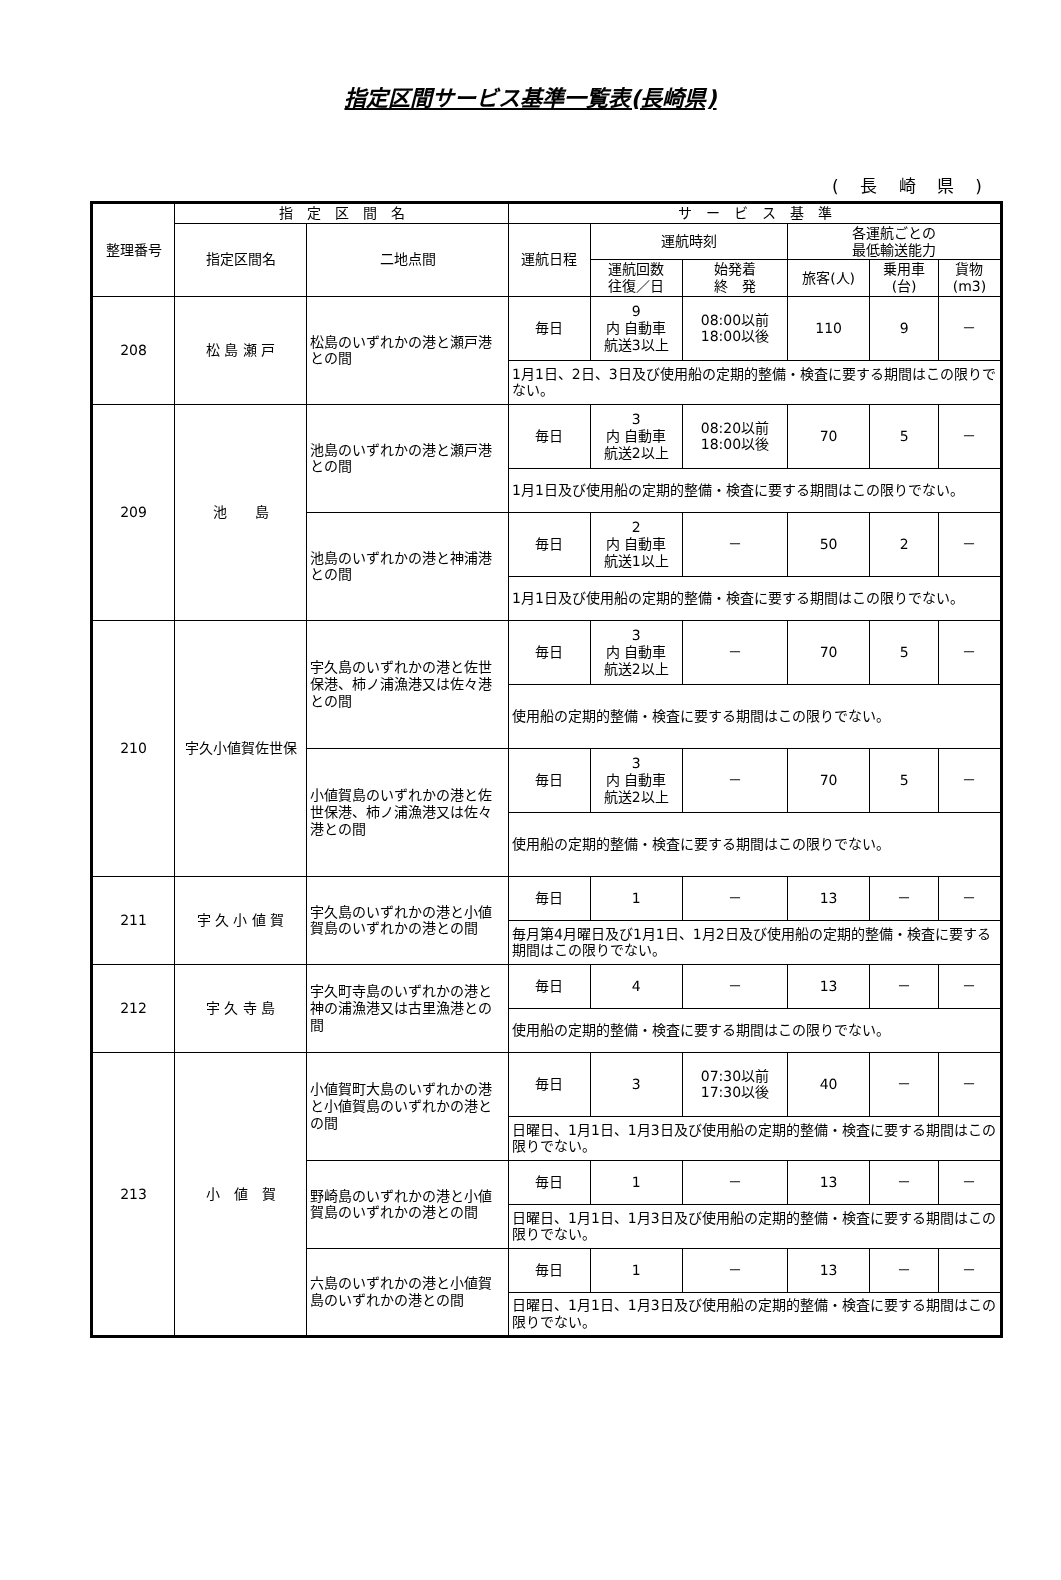指定区間サービス基準一覧表(長崎県)
( 長 崎 県 )
| 整理番号 | 指 定 区 間 名 | | サ ー ビ ス 基 準 | | | | | |
| --- | --- | --- | --- | --- | --- | --- | --- | --- |
| | 指定区間名 | 二地点間 | 運航日程 | 運航時刻 | | 各運航ごとの 最低輸送能力 | | |
| | | | | 運航回数 往復／日 | 始発着 終 発 | 旅客(人) | 乗用車 (台) | 貨物 (m3) |
| 208 | 松 島 瀬 戸 | 松島のいずれかの港と瀬戸港との間 | 毎日 | 9 内 自動車 航送3以上 | 08:00以前 18:00以後 | 110 | 9 | － |
| | | | 1月1日、2日、3日及び使用船の定期的整備・検査に要する期間はこの限りでない。 | | | | | |
| 209 | 池 島 | 池島のいずれかの港と瀬戸港との間 | 毎日 | 3 内 自動車 航送2以上 | 08:20以前 18:00以後 | 70 | 5 | － |
| | | | 1月1日及び使用船の定期的整備・検査に要する期間はこの限りでない。 | | | | | |
| | | 池島のいずれかの港と神浦港との間 | 毎日 | 2 内 自動車 航送1以上 | － | 50 | 2 | － |
| | | | 1月1日及び使用船の定期的整備・検査に要する期間はこの限りでない。 | | | | | |
| 210 | 宇久小値賀佐世保 | 宇久島のいずれかの港と佐世保港、柿ノ浦漁港又は佐々港との間 | 毎日 | 3 内 自動車 航送2以上 | － | 70 | 5 | － |
| | | | 使用船の定期的整備・検査に要する期間はこの限りでない。 | | | | | |
| | | 小値賀島のいずれかの港と佐世保港、柿ノ浦漁港又は佐々港との間 | 毎日 | 3 内 自動車 航送2以上 | － | 70 | 5 | － |
| | | | 使用船の定期的整備・検査に要する期間はこの限りでない。 | | | | | |
| 211 | 宇 久 小 値 賀 | 宇久島のいずれかの港と小値賀島のいずれかの港との間 | 毎日 | 1 | － | 13 | － | － |
| | | | 毎月第4月曜日及び1月1日、1月2日及び使用船の定期的整備・検査に要する期間はこの限りでない。 | | | | | |
| 212 | 宇 久 寺 島 | 宇久町寺島のいずれかの港と神の浦漁港又は古里漁港との間 | 毎日 | 4 | － | 13 | － | － |
| | | | 使用船の定期的整備・検査に要する期間はこの限りでない。 | | | | | |
| 213 | 小 値 賀 | 小値賀町大島のいずれかの港と小値賀島のいずれかの港との間 | 毎日 | 3 | 07:30以前 17:30以後 | 40 | － | － |
| | | | 日曜日、1月1日、1月3日及び使用船の定期的整備・検査に要する期間はこの限りでない。 | | | | | |
| | | 野崎島のいずれかの港と小値賀島のいずれかの港との間 | 毎日 | 1 | － | 13 | － | － |
| | | | 日曜日、1月1日、1月3日及び使用船の定期的整備・検査に要する期間はこの限りでない。 | | | | | |
| | | 六島のいずれかの港と小値賀島のいずれかの港との間 | 毎日 | 1 | － | 13 | － | － |
| | | | 日曜日、1月1日、1月3日及び使用船の定期的整備・検査に要する期間はこの限りでない。 | | | | | |